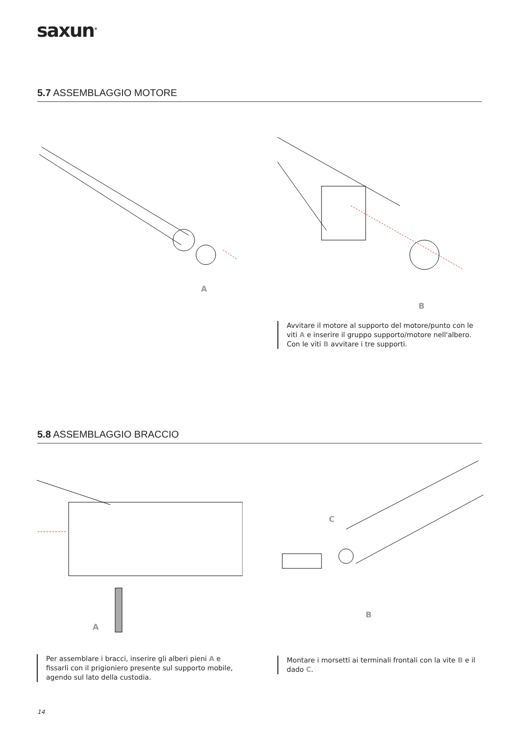saxun<sup>®</sup>
5.7 ASSEMBLAGGIO MOTORE
A
B
Avvitare il motore al supporto del motore/punto con le viti A e inserire il gruppo supporto/motore nell'albero. Con le viti B avvitare i tre supporti.
5.8 ASSEMBLAGGIO BRACCIO
A
C
B
Per assemblare i bracci, inserire gli alberi pieni A e fissarli con il prigioniero presente sul supporto mobile, agendo sul lato della custodia.
Montare i morsetti ai terminali frontali con la vite B e il dado C.
14